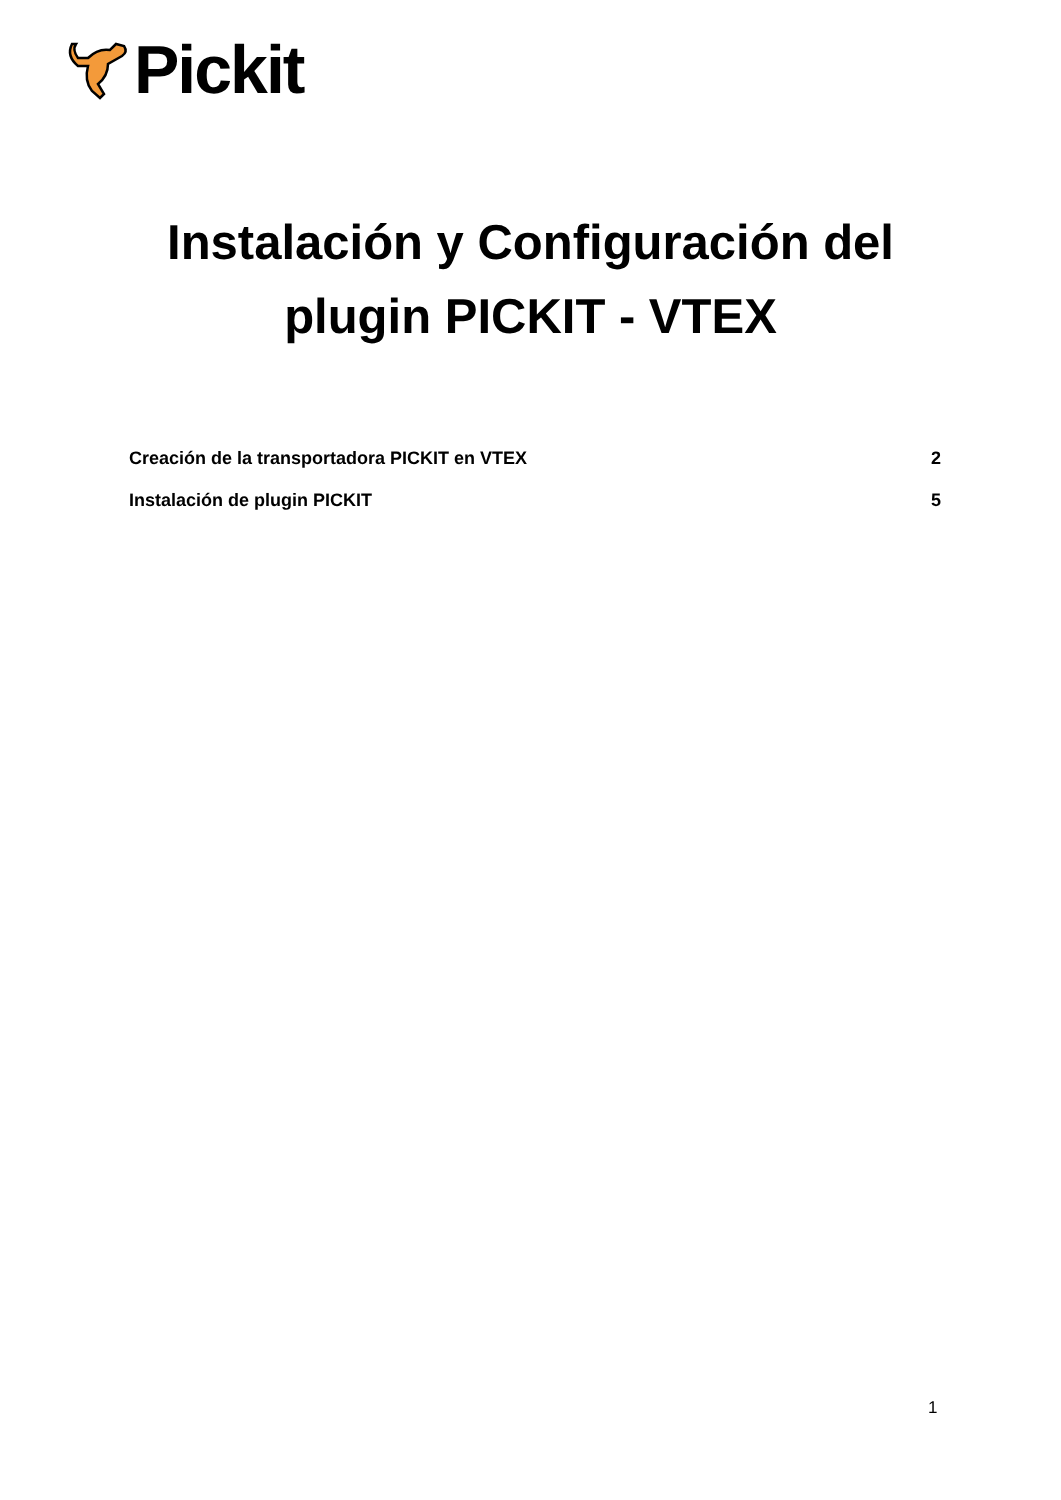Pickit
Instalación y Configuración del
plugin PICKIT - VTEX
Creación de la transportadora PICKIT en VTEX 2
Instalación de plugin PICKIT 5
1